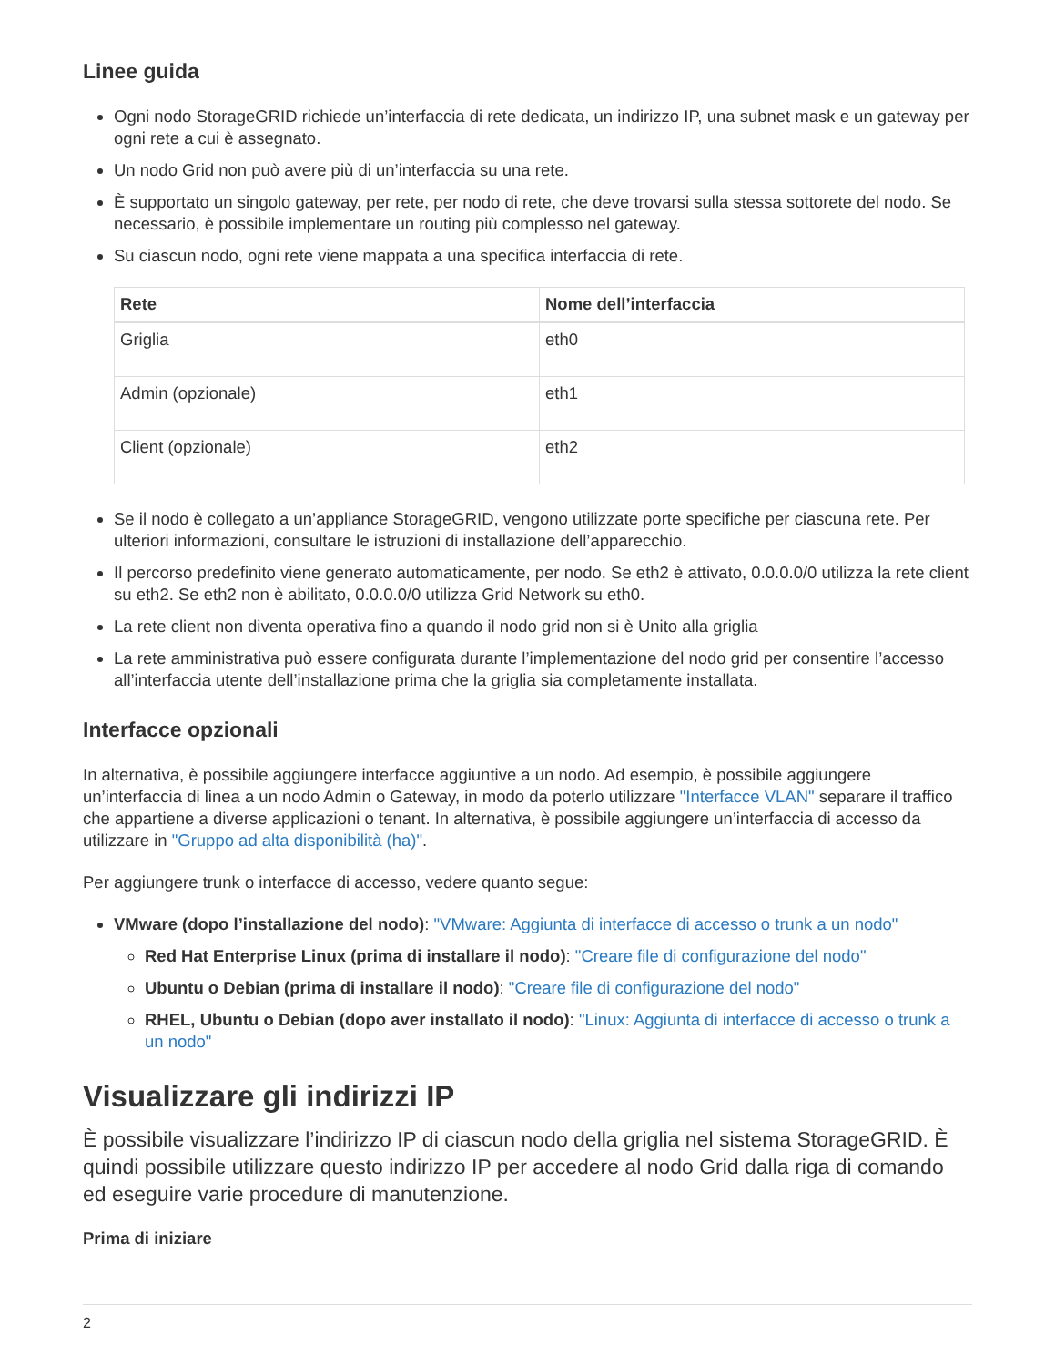Linee guida
Ogni nodo StorageGRID richiede un’interfaccia di rete dedicata, un indirizzo IP, una subnet mask e un gateway per ogni rete a cui è assegnato.
Un nodo Grid non può avere più di un’interfaccia su una rete.
È supportato un singolo gateway, per rete, per nodo di rete, che deve trovarsi sulla stessa sottorete del nodo. Se necessario, è possibile implementare un routing più complesso nel gateway.
Su ciascun nodo, ogni rete viene mappata a una specifica interfaccia di rete.
| Rete | Nome dell’interfaccia |
| --- | --- |
| Griglia | eth0 |
| Admin (opzionale) | eth1 |
| Client (opzionale) | eth2 |
Se il nodo è collegato a un’appliance StorageGRID, vengono utilizzate porte specifiche per ciascuna rete. Per ulteriori informazioni, consultare le istruzioni di installazione dell’apparecchio.
Il percorso predefinito viene generato automaticamente, per nodo. Se eth2 è attivato, 0.0.0.0/0 utilizza la rete client su eth2. Se eth2 non è abilitato, 0.0.0.0/0 utilizza Grid Network su eth0.
La rete client non diventa operativa fino a quando il nodo grid non si è Unito alla griglia
La rete amministrativa può essere configurata durante l’implementazione del nodo grid per consentire l’accesso all’interfaccia utente dell’installazione prima che la griglia sia completamente installata.
Interfacce opzionali
In alternativa, è possibile aggiungere interfacce aggiuntive a un nodo. Ad esempio, è possibile aggiungere un’interfaccia di linea a un nodo Admin o Gateway, in modo da poterlo utilizzare "Interfacce VLAN" separare il traffico che appartiene a diverse applicazioni o tenant. In alternativa, è possibile aggiungere un’interfaccia di accesso da utilizzare in "Gruppo ad alta disponibilità (ha)".
Per aggiungere trunk o interfacce di accesso, vedere quanto segue:
VMware (dopo l’installazione del nodo): "VMware: Aggiunta di interfacce di accesso o trunk a un nodo"
Red Hat Enterprise Linux (prima di installare il nodo): "Creare file di configurazione del nodo"
Ubuntu o Debian (prima di installare il nodo): "Creare file di configurazione del nodo"
RHEL, Ubuntu o Debian (dopo aver installato il nodo): "Linux: Aggiunta di interfacce di accesso o trunk a un nodo"
Visualizzare gli indirizzi IP
È possibile visualizzare l’indirizzo IP di ciascun nodo della griglia nel sistema StorageGRID. È quindi possibile utilizzare questo indirizzo IP per accedere al nodo Grid dalla riga di comando ed eseguire varie procedure di manutenzione.
Prima di iniziare
2